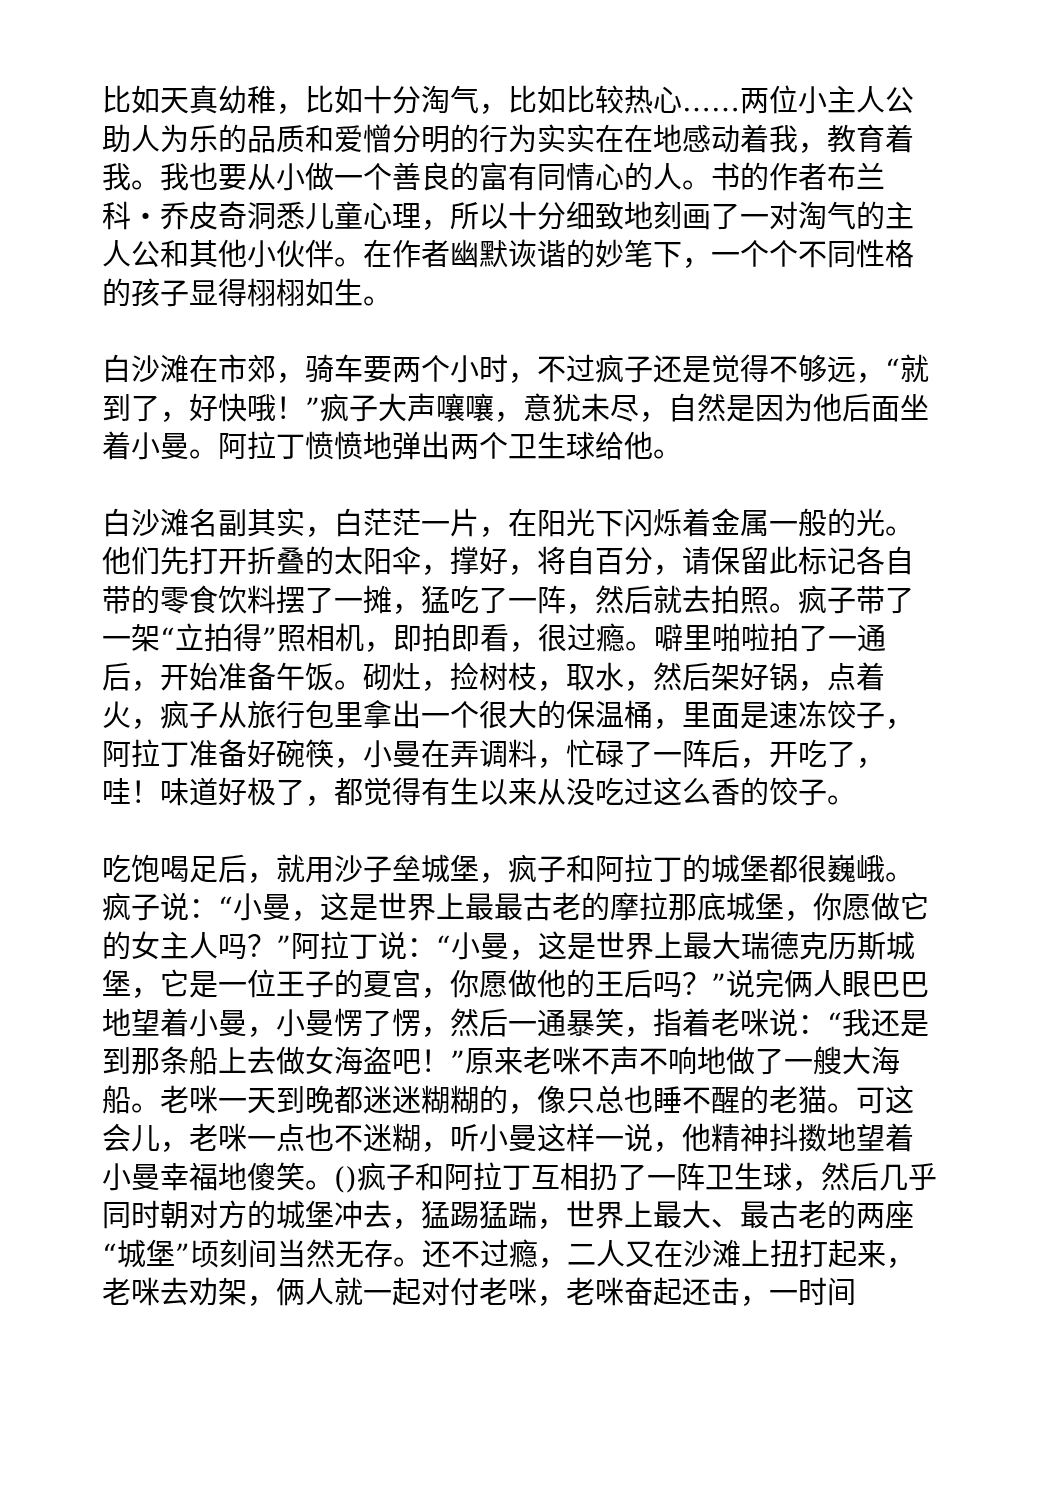比如天真幼稚，比如十分淘气，比如比较热心……两位小主人公助人为乐的品质和爱憎分明的行为实实在在地感动着我，教育着我。我也要从小做一个善良的富有同情心的人。书的作者布兰科・乔皮奇洞悉儿童心理，所以十分细致地刻画了一对淘气的主人公和其他小伙伴。在作者幽默诙谐的妙笔下，一个个不同性格的孩子显得栩栩如生。
白沙滩在市郊，骑车要两个小时，不过疯子还是觉得不够远，“就到了，好快哦！”疯子大声嚷嚷，意犹未尽，自然是因为他后面坐着小曼。阿拉丁愤愤地弹出两个卫生球给他。
白沙滩名副其实，白茫茫一片，在阳光下闪烁着金属一般的光。他们先打开折叠的太阳伞，撑好，将自百分，请保留此标记各自带的零食饮料摆了一摊，猛吃了一阵，然后就去拍照。疯子带了一架“立拍得”照相机，即拍即看，很过瘾。噼里啪啦拍了一通后，开始准备午饭。砌灶，捡树枝，取水，然后架好锅，点着火，疯子从旅行包里拿出一个很大的保温桶，里面是速冻饺子，阿拉丁准备好碗筷，小曼在弄调料，忙碌了一阵后，开吃了，哇！味道好极了，都觉得有生以来从没吃过这么香的饺子。
吃饱喝足后，就用沙子垒城堡，疯子和阿拉丁的城堡都很巍峨。疯子说：“小曼，这是世界上最最古老的摩拉那底城堡，你愿做它的女主人吗？”阿拉丁说：“小曼，这是世界上最大瑞德克历斯城堡，它是一位王子的夏宫，你愿做他的王后吗？”说完俩人眼巴巴地望着小曼，小曼愣了愣，然后一通暴笑，指着老咪说：“我还是到那条船上去做女海盗吧！”原来老咪不声不响地做了一艘大海船。老咪一天到晚都迷迷糊糊的，像只总也睡不醒的老猫。可这会儿，老咪一点也不迷糊，听小曼这样一说，他精神抖擞地望着小曼幸福地傻笑。()疯子和阿拉丁互相扔了一阵卫生球，然后几乎同时朝对方的城堡冲去，猛踢猛踹，世界上最大、最古老的两座“城堡”顷刻间当然无存。还不过瘾，二人又在沙滩上扭打起来，老咪去劝架，俩人就一起对付老咪，老咪奋起还击，一时间